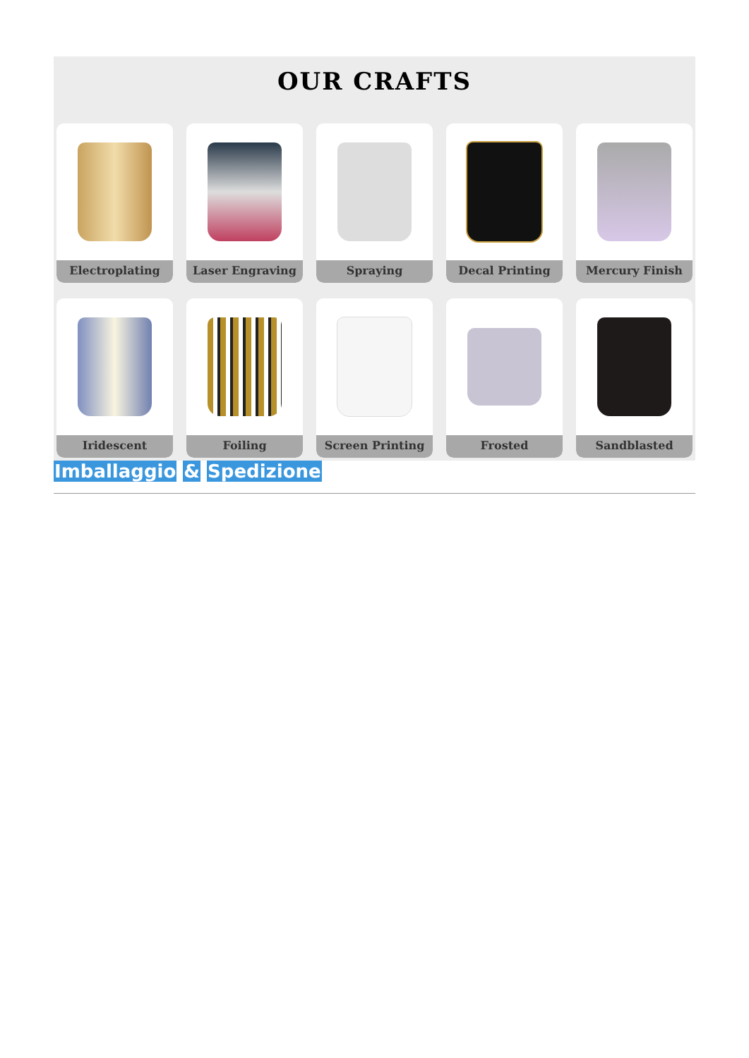OUR CRAFTS
Electroplating
Laser Engraving
Spraying
Decal Printing
Mercury Finish
Iridescent
Foiling
Screen Printing
Frosted
Sandblasted
Imballaggio & Spedizione